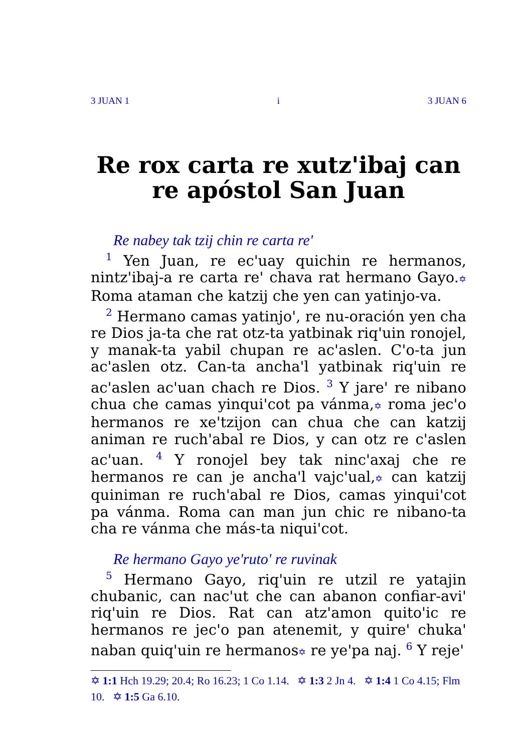3 JUAN 1 i 3 JUAN 6
Re rox carta re xutz'ibaj can re apóstol San Juan
Re nabey tak tzij chin re carta re'
<sup>1</sup> Yen Juan, re ec'uay quichin re hermanos, nintz'ibaj-a re carta re' chava rat hermano Gayo.✡ Roma ataman che katzij che yen can yatinjo-va.
<sup>2</sup> Hermano camas yatinjo', re nu-oración yen cha re Dios ja-ta che rat otz-ta yatbinak riq'uin ronojel, y manak-ta yabil chupan re ac'aslen. C'o-ta jun ac'aslen otz. Can-ta ancha'l yatbinak riq'uin re ac'aslen ac'uan chach re Dios. <sup>3</sup> Y jare' re nibano chua che camas yinqui'cot pa vánma,✡ roma jec'o hermanos re xe'tzijon can chua che can katzij animan re ruch'abal re Dios, y can otz re c'aslen ac'uan. <sup>4</sup> Y ronojel bey tak ninc'axaj che re hermanos re can je ancha'l vajc'ual,✡ can katzij quiniman re ruch'abal re Dios, camas yinqui'cot pa vánma. Roma can man jun chic re nibano-ta cha re vánma che más-ta niqui'cot.
Re hermano Gayo ye'ruto' re ruvinak
<sup>5</sup> Hermano Gayo, riq'uin re utzil re yatajin chubanic, can nac'ut che can abanon confiar-avi' riq'uin re Dios. Rat can atz'amon quito'ic re hermanos re jec'o pan atenemit, y quire' chuka' naban quiq'uin re hermanos✡ re ye'pa naj. <sup>6</sup> Y reje'
✡ 1:1 Hch 19.29; 20.4; Ro 16.23; 1 Co 1.14. ✡ 1:3 2 Jn 4. ✡ 1:4 1 Co 4.15; Flm 10. ✡ 1:5 Ga 6.10.